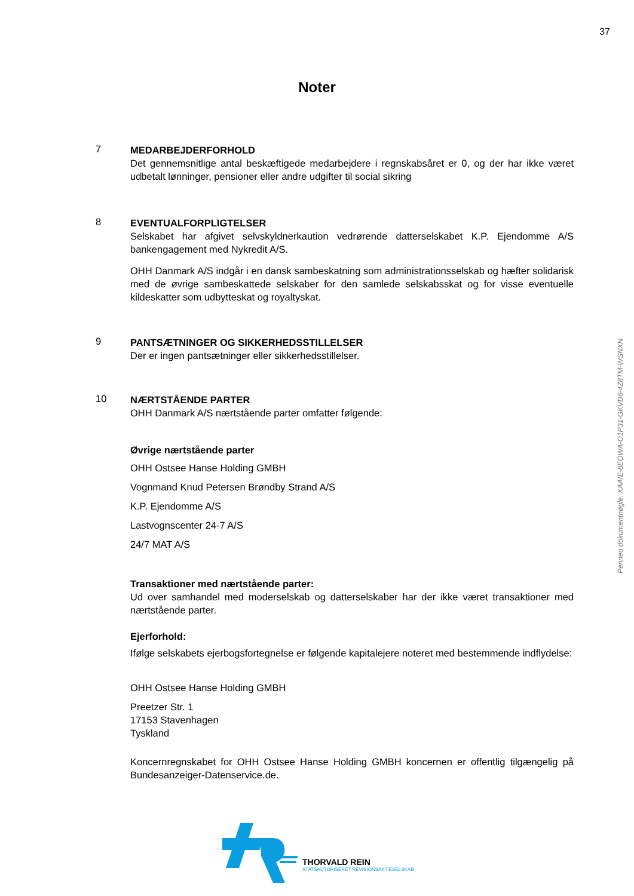37
Noter
7
MEDARBEJDERFORHOLD
Det gennemsnitlige antal beskæftigede medarbejdere i regnskabsåret er 0, og der har ikke været udbetalt lønninger, pensioner eller andre udgifter til social sikring
8
EVENTUALFORPLIGTELSER
Selskabet har afgivet selvskyldnerkaution vedrørende datterselskabet K.P. Ejendomme A/S bankengagement med Nykredit A/S.
OHH Danmark A/S indgår i en dansk sambeskatning som administrationsselskab og hæfter solidarisk med de øvrige sambeskattede selskaber for den samlede selskabsskat og for visse eventuelle kildeskatter som udbytteskat og royaltyskat.
9
PANTSÆTNINGER OG SIKKERHEDSSTILLELSER
Der er ingen pantsætninger eller sikkerhedsstillelser.
10
NÆRTSTÅENDE PARTER
OHH Danmark A/S nærtstående parter omfatter følgende:
Øvrige nærtstående parter
OHH Ostsee Hanse Holding GMBH
Vognmand Knud Petersen Brøndby Strand A/S
K.P. Ejendomme A/S
Lastvognscenter 24-7 A/S
24/7 MAT A/S
Transaktioner med nærtstående parter:
Ud over samhandel med moderselskab og datterselskaber har der ikke været transaktioner med nærtstående parter.
Ejerforhold:
Ifølge selskabets ejerbogsfortegnelse er følgende kapitalejere noteret med bestemmende indflydelse:
OHH Ostsee Hanse Holding GMBH
Preetzer Str. 1
17153 Stavenhagen
Tyskland
Koncernregnskabet for OHH Ostsee Hanse Holding GMBH koncernen er offentlig tilgængelig på Bundesanzeiger-Datenservice.de.
Penneo dokumentnøgle: XAAIE-8EOWA-O1P31-GKVD6-4Z8TM-WSNXN
THORVALD REIN
STATSAUTORISERET REVISIONSAKTIESELSKAB